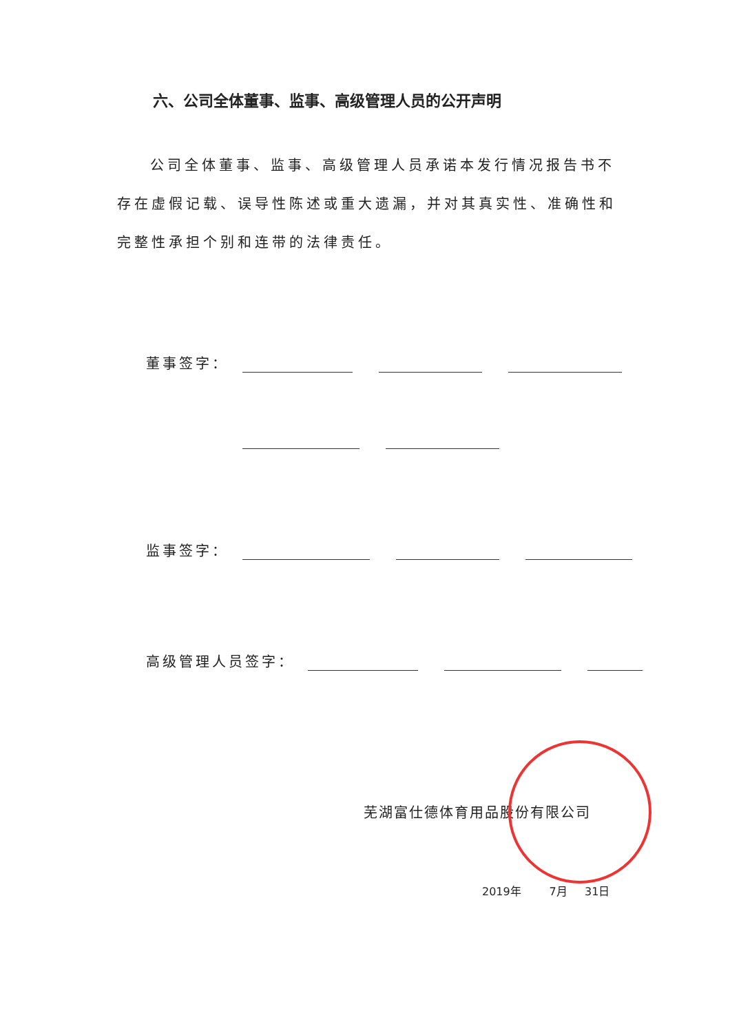六、公司全体董事、监事、高级管理人员的公开声明
公司全体董事、监事、高级管理人员承诺本发行情况报告书不存在虚假记载、误导性陈述或重大遗漏，并对其真实性、准确性和完整性承担个别和连带的法律责任。
董事签字：
监事签字：
高级管理人员签字：
芜湖富仕德体育用品股份有限公司
2019年 7月 31日